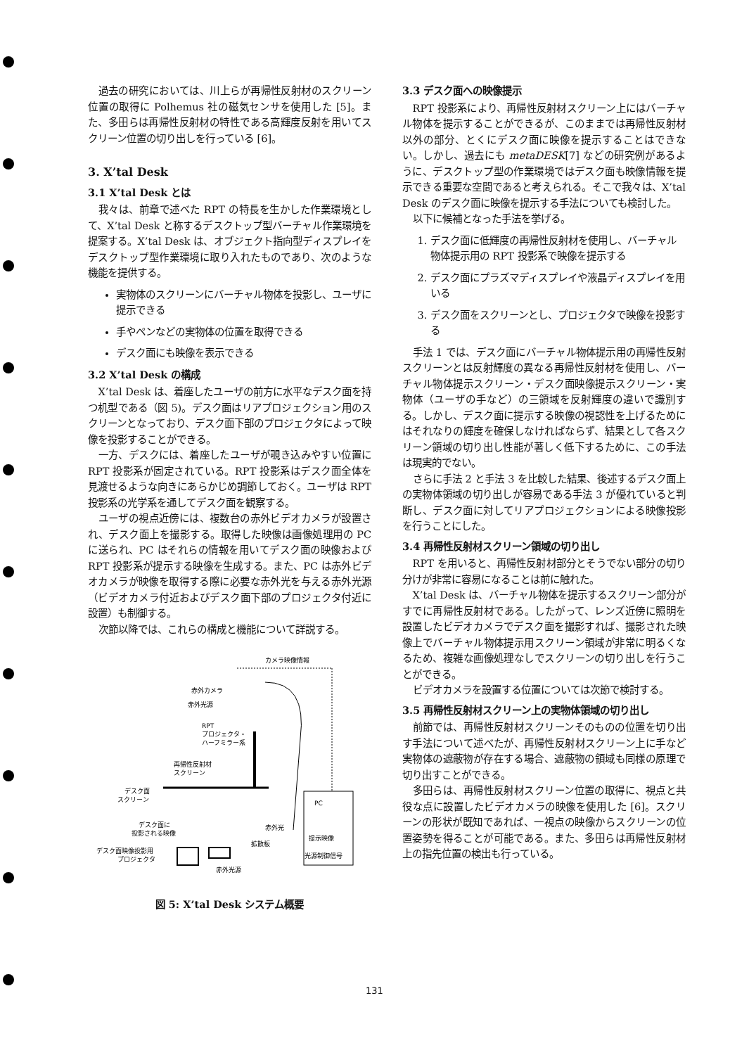過去の研究においては、川上らが再帰性反射材のスクリーン位置の取得に Polhemus 社の磁気センサを使用した [5]。また、多田らは再帰性反射材の特性である高輝度反射を用いてスクリーン位置の切り出しを行っている [6]。
3. X’tal Desk
3.1 X’tal Desk とは
我々は、前章で述べた RPT の特長を生かした作業環境として、X’tal Desk と称するデスクトップ型バーチャル作業環境を提案する。X’tal Desk は、オブジェクト指向型ディスプレイをデスクトップ型作業環境に取り入れたものであり、次のような機能を提供する。
実物体のスクリーンにバーチャル物体を投影し、ユーザに提示できる
手やペンなどの実物体の位置を取得できる
デスク面にも映像を表示できる
3.2 X’tal Desk の構成
X’tal Desk は、着座したユーザの前方に水平なデスク面を持つ机型である（図 5)。デスク面はリアプロジェクション用のスクリーンとなっており、デスク面下部のプロジェクタによって映像を投影することができる。
一方、デスクには、着座したユーザが覗き込みやすい位置に RPT 投影系が固定されている。RPT 投影系はデスク面全体を見渡せるような向きにあらかじめ調節しておく。ユーザは RPT 投影系の光学系を通してデスク面を観察する。
ユーザの視点近傍には、複数台の赤外ビデオカメラが設置され、デスク面上を撮影する。取得した映像は画像処理用の PC に送られ、PC はそれらの情報を用いてデスク面の映像および RPT 投影系が提示する映像を生成する。また、PC は赤外ビデオカメラが映像を取得する際に必要な赤外光を与える赤外光源（ビデオカメラ付近およびデスク面下部のプロジェクタ付近に設置）も制御する。
次節以降では、これらの構成と機能について詳説する。
カメラ映像情報
赤外カメラ
赤外光源
RPT
プロジェクタ・
ハーフミラー系
再帰性反射材
スクリーン
デスク面
スクリーン
デスク面に
投影される映像
赤外光
デスク面映像投影用
プロジェクタ
拡散板
赤外光源
PC
提示映像
光源制御信号
図 5: X’tal Desk システム概要
3.3 デスク面への映像提示
RPT 投影系により、再帰性反射材スクリーン上にはバーチャル物体を提示することができるが、このままでは再帰性反射材以外の部分、とくにデスク面に映像を提示することはできない。しかし、過去にも metaDESK[7] などの研究例があるように、デスクトップ型の作業環境ではデスク面も映像情報を提示できる重要な空間であると考えられる。そこで我々は、X’tal Desk のデスク面に映像を提示する手法についても検討した。
以下に候補となった手法を挙げる。
1. デスク面に低輝度の再帰性反射材を使用し、バーチャル物体提示用の RPT 投影系で映像を提示する
2. デスク面にプラズマディスプレイや液晶ディスプレイを用いる
3. デスク面をスクリーンとし、プロジェクタで映像を投影する
手法 1 では、デスク面にバーチャル物体提示用の再帰性反射スクリーンとは反射輝度の異なる再帰性反射材を使用し、バーチャル物体提示スクリーン・デスク面映像提示スクリーン・実物体（ユーザの手など）の三領域を反射輝度の違いで識別する。しかし、デスク面に提示する映像の視認性を上げるためにはそれなりの輝度を確保しなければならず、結果として各スクリーン領域の切り出し性能が著しく低下するために、この手法は現実的でない。
さらに手法 2 と手法 3 を比較した結果、後述するデスク面上の実物体領域の切り出しが容易である手法 3 が優れていると判断し、デスク面に対してリアプロジェクションによる映像投影を行うことにした。
3.4 再帰性反射材スクリーン領域の切り出し
RPT を用いると、再帰性反射材部分とそうでない部分の切り分けが非常に容易になることは前に触れた。
X’tal Desk は、バーチャル物体を提示するスクリーン部分がすでに再帰性反射材である。したがって、レンズ近傍に照明を設置したビデオカメラでデスク面を撮影すれば、撮影された映像上でバーチャル物体提示用スクリーン領域が非常に明るくなるため、複雑な画像処理なしでスクリーンの切り出しを行うことができる。
ビデオカメラを設置する位置については次節で検討する。
3.5 再帰性反射材スクリーン上の実物体領域の切り出し
前節では、再帰性反射材スクリーンそのものの位置を切り出す手法について述べたが、再帰性反射材スクリーン上に手など実物体の遮蔽物が存在する場合、遮蔽物の領域も同様の原理で切り出すことができる。
多田らは、再帰性反射材スクリーン位置の取得に、視点と共役な点に設置したビデオカメラの映像を使用した [6]。スクリーンの形状が既知であれば、一視点の映像からスクリーンの位置姿勢を得ることが可能である。また、多田らは再帰性反射材上の指先位置の検出も行っている。
131